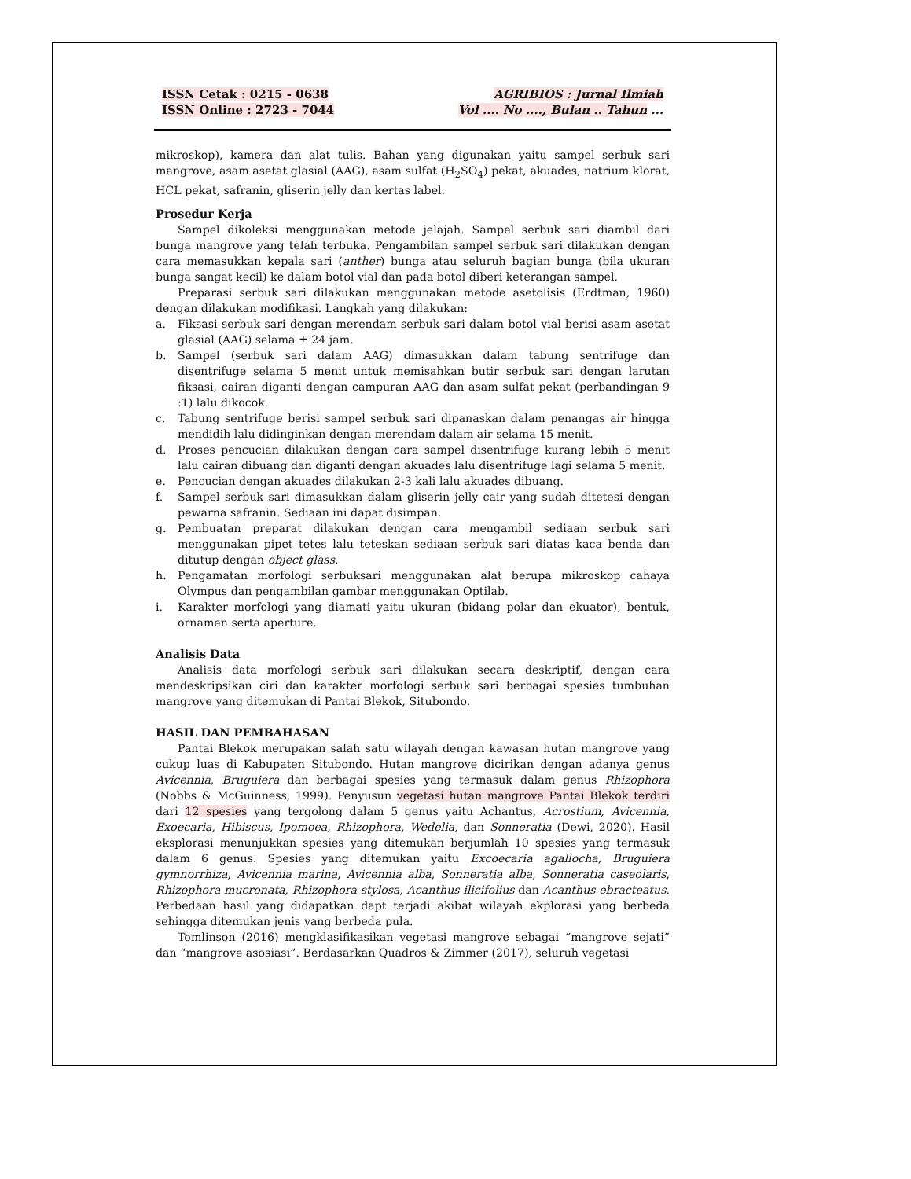ISSN Cetak : 0215 - 0638
ISSN Online : 2723 - 7044
AGRIBIOS : Jurnal Ilmiah
Vol .... No ...., Bulan .. Tahun ...
mikroskop), kamera dan alat tulis. Bahan yang digunakan yaitu sampel serbuk sari mangrove, asam asetat glasial (AAG), asam sulfat (H<sub>2</sub>SO<sub>4</sub>) pekat, akuades, natrium klorat, HCL pekat, safranin, gliserin jelly dan kertas label.
Prosedur Kerja
Sampel dikoleksi menggunakan metode jelajah. Sampel serbuk sari diambil dari bunga mangrove yang telah terbuka. Pengambilan sampel serbuk sari dilakukan dengan cara memasukkan kepala sari (anther) bunga atau seluruh bagian bunga (bila ukuran bunga sangat kecil) ke dalam botol vial dan pada botol diberi keterangan sampel.
Preparasi serbuk sari dilakukan menggunakan metode asetolisis (Erdtman, 1960) dengan dilakukan modifikasi. Langkah yang dilakukan:
a. Fiksasi serbuk sari dengan merendam serbuk sari dalam botol vial berisi asam asetat glasial (AAG) selama ± 24 jam.
b. Sampel (serbuk sari dalam AAG) dimasukkan dalam tabung sentrifuge dan disentrifuge selama 5 menit untuk memisahkan butir serbuk sari dengan larutan fiksasi, cairan diganti dengan campuran AAG dan asam sulfat pekat (perbandingan 9 :1) lalu dikocok.
c. Tabung sentrifuge berisi sampel serbuk sari dipanaskan dalam penangas air hingga mendidih lalu didinginkan dengan merendam dalam air selama 15 menit.
d. Proses pencucian dilakukan dengan cara sampel disentrifuge kurang lebih 5 menit lalu cairan dibuang dan diganti dengan akuades lalu disentrifuge lagi selama 5 menit.
e. Pencucian dengan akuades dilakukan 2-3 kali lalu akuades dibuang.
f. Sampel serbuk sari dimasukkan dalam gliserin jelly cair yang sudah ditetesi dengan pewarna safranin. Sediaan ini dapat disimpan.
g. Pembuatan preparat dilakukan dengan cara mengambil sediaan serbuk sari menggunakan pipet tetes lalu teteskan sediaan serbuk sari diatas kaca benda dan ditutup dengan object glass.
h. Pengamatan morfologi serbuksari menggunakan alat berupa mikroskop cahaya Olympus dan pengambilan gambar menggunakan Optilab.
i. Karakter morfologi yang diamati yaitu ukuran (bidang polar dan ekuator), bentuk, ornamen serta aperture.
Analisis Data
Analisis data morfologi serbuk sari dilakukan secara deskriptif, dengan cara mendeskripsikan ciri dan karakter morfologi serbuk sari berbagai spesies tumbuhan mangrove yang ditemukan di Pantai Blekok, Situbondo.
HASIL DAN PEMBAHASAN
Pantai Blekok merupakan salah satu wilayah dengan kawasan hutan mangrove yang cukup luas di Kabupaten Situbondo. Hutan mangrove dicirikan dengan adanya genus Avicennia, Bruguiera dan berbagai spesies yang termasuk dalam genus Rhizophora (Nobbs & McGuinness, 1999). Penyusun vegetasi hutan mangrove Pantai Blekok terdiri dari 12 spesies yang tergolong dalam 5 genus yaitu Achantus, Acrostium, Avicennia, Exoecaria, Hibiscus, Ipomoea, Rhizophora, Wedelia, dan Sonneratia (Dewi, 2020). Hasil eksplorasi menunjukkan spesies yang ditemukan berjumlah 10 spesies yang termasuk dalam 6 genus. Spesies yang ditemukan yaitu Excoecaria agallocha, Bruguiera gymnorrhiza, Avicennia marina, Avicennia alba, Sonneratia alba, Sonneratia caseolaris, Rhizophora mucronata, Rhizophora stylosa, Acanthus ilicifolius dan Acanthus ebracteatus. Perbedaan hasil yang didapatkan dapt terjadi akibat wilayah ekplorasi yang berbeda sehingga ditemukan jenis yang berbeda pula.
Tomlinson (2016) mengklasifikasikan vegetasi mangrove sebagai “mangrove sejati” dan “mangrove asosiasi”. Berdasarkan Quadros & Zimmer (2017), seluruh vegetasi